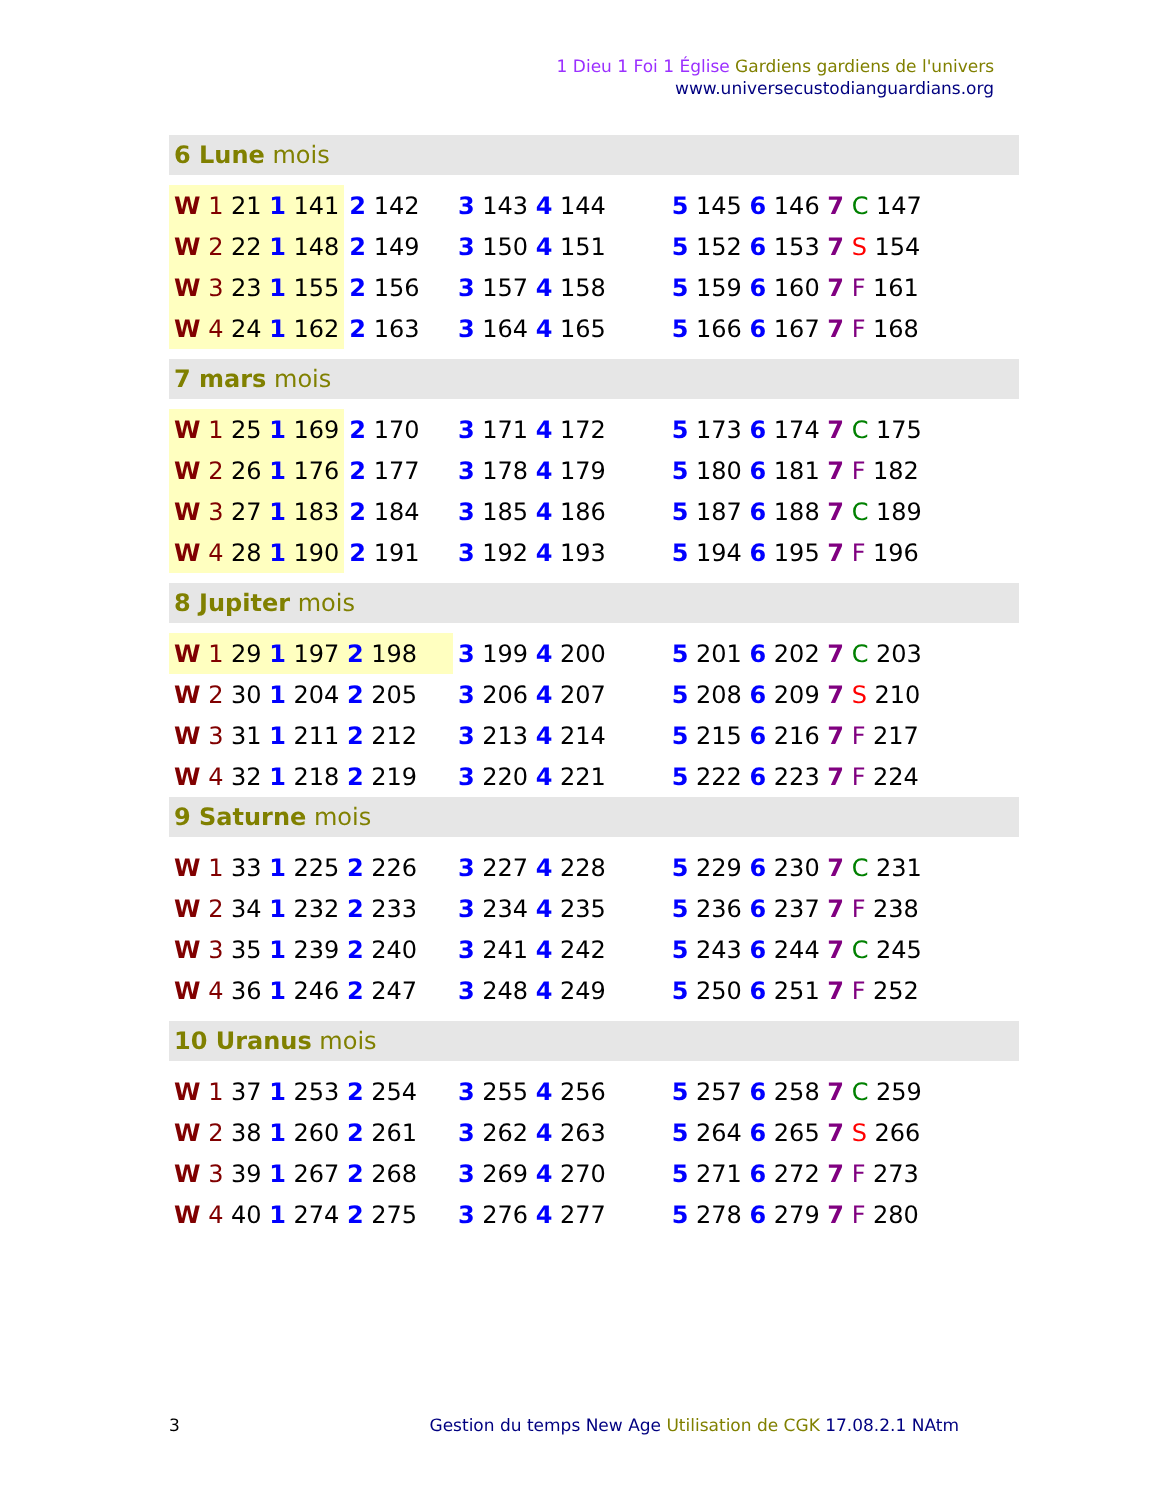1 Dieu 1 Foi 1 Église Gardiens gardiens de l'univers
www.universecustodianguardians.org
| 6 Lune mois | | | |
| W 1 21 1 141 | 2 142 | 3 143 4 144 | 5 145 6 146 7 C 147 |
| W 2 22 1 148 | 2 149 | 3 150 4 151 | 5 152 6 153 7 S 154 |
| W 3 23 1 155 | 2 156 | 3 157 4 158 | 5 159 6 160 7 F 161 |
| W 4 24 1 162 | 2 163 | 3 164 4 165 | 5 166 6 167 7 F 168 |
| 7 mars mois | | | |
| W 1 25 1 169 | 2 170 | 3 171 4 172 | 5 173 6 174 7 C 175 |
| W 2 26 1 176 | 2 177 | 3 178 4 179 | 5 180 6 181 7 F 182 |
| W 3 27 1 183 | 2 184 | 3 185 4 186 | 5 187 6 188 7 C 189 |
| W 4 28 1 190 | 2 191 | 3 192 4 193 | 5 194 6 195 7 F 196 |
| 8 Jupiter mois | | | |
| W 1 29 1 197 2 198 | | 3 199 4 200 | 5 201 6 202 7 C 203 |
| W 2 30 1 204 2 205 | | 3 206 4 207 | 5 208 6 209 7 S 210 |
| W 3 31 1 211 2 212 | | 3 213 4 214 | 5 215 6 216 7 F 217 |
| W 4 32 1 218 2 219 | | 3 220 4 221 | 5 222 6 223 7 F 224 |
| 9 Saturne mois | | | |
| W 1 33 1 225 2 226 | | 3 227 4 228 | 5 229 6 230 7 C 231 |
| W 2 34 1 232 2 233 | | 3 234 4 235 | 5 236 6 237 7 F 238 |
| W 3 35 1 239 2 240 | | 3 241 4 242 | 5 243 6 244 7 C 245 |
| W 4 36 1 246 2 247 | | 3 248 4 249 | 5 250 6 251 7 F 252 |
| 10 Uranus mois | | | |
| W 1 37 1 253 2 254 | | 3 255 4 256 | 5 257 6 258 7 C 259 |
| W 2 38 1 260 2 261 | | 3 262 4 263 | 5 264 6 265 7 S 266 |
| W 3 39 1 267 2 268 | | 3 269 4 270 | 5 271 6 272 7 F 273 |
| W 4 40 1 274 2 275 | | 3 276 4 277 | 5 278 6 279 7 F 280 |
3 Gestion du temps New Age Utilisation de CGK 17.08.2.1 NAtm